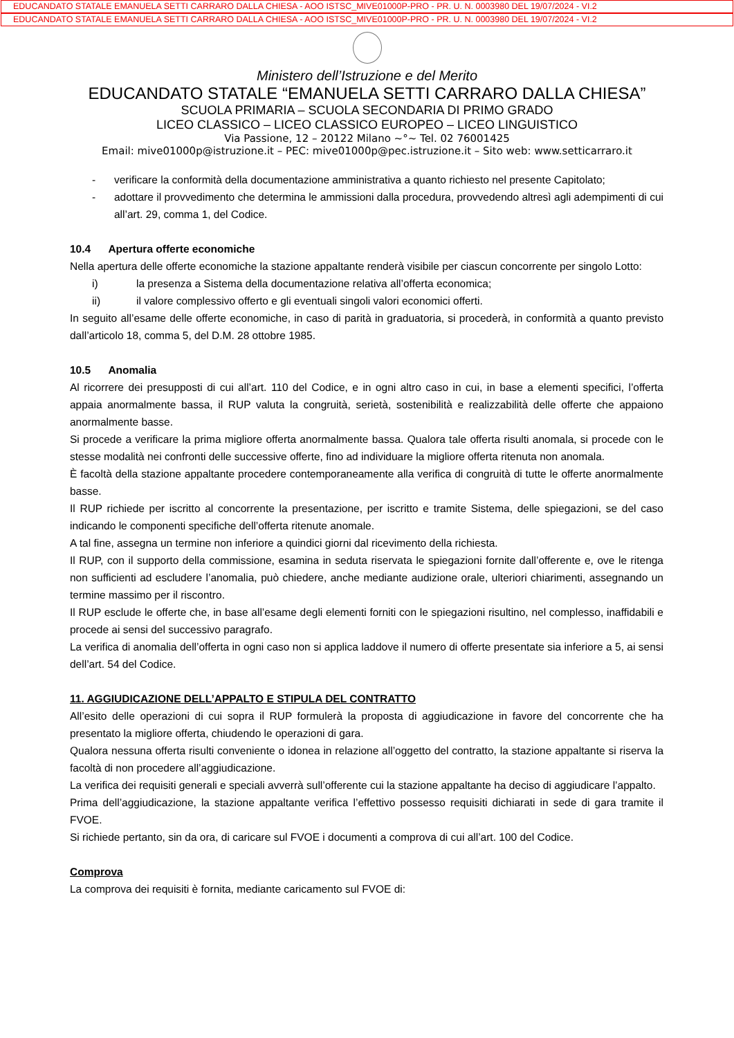EDUCANDATO STATALE EMANUELA SETTI CARRARO DALLA CHIESA - AOO ISTSC_MIVE01000P-PRO - PR. U. N. 0003980 DEL 19/07/2024 - VI.2
EDUCANDATO STATALE EMANUELA SETTI CARRARO DALLA CHIESA - AOO ISTSC_MIVE01000P-PRO - PR. U. N. 0003980 DEL 19/07/2024 - VI.2
Ministero dell’Istruzione e del Merito
EDUCANDATO STATALE “EMANUELA SETTI CARRARO DALLA CHIESA”
SCUOLA PRIMARIA – SCUOLA SECONDARIA DI PRIMO GRADO
LICEO CLASSICO – LICEO CLASSICO EUROPEO – LICEO LINGUISTICO
Via Passione, 12 – 20122 Milano ~°~ Tel. 02 76001425
Email: mive01000p@istruzione.it – PEC: mive01000p@pec.istruzione.it – Sito web: www.setticarraro.it
- verificare la conformità della documentazione amministrativa a quanto richiesto nel presente Capitolato;
- adottare il provvedimento che determina le ammissioni dalla procedura, provvedendo altresì agli adempimenti di cui all’art. 29, comma 1, del Codice.
10.4 Apertura offerte economiche
Nella apertura delle offerte economiche la stazione appaltante renderà visibile per ciascun concorrente per singolo Lotto:
i) la presenza a Sistema della documentazione relativa all’offerta economica;
ii) il valore complessivo offerto e gli eventuali singoli valori economici offerti.
In seguito all’esame delle offerte economiche, in caso di parità in graduatoria, si procederà, in conformità a quanto previsto dall’articolo 18, comma 5, del D.M. 28 ottobre 1985.
10.5 Anomalia
Al ricorrere dei presupposti di cui all’art. 110 del Codice, e in ogni altro caso in cui, in base a elementi specifici, l’offerta appaia anormalmente bassa, il RUP valuta la congruità, serietà, sostenibilità e realizzabilità delle offerte che appaiono anormalmente basse.
Si procede a verificare la prima migliore offerta anormalmente bassa. Qualora tale offerta risulti anomala, si procede con le stesse modalità nei confronti delle successive offerte, fino ad individuare la migliore offerta ritenuta non anomala.
È facoltà della stazione appaltante procedere contemporaneamente alla verifica di congruità di tutte le offerte anormalmente basse.
Il RUP richiede per iscritto al concorrente la presentazione, per iscritto e tramite Sistema, delle spiegazioni, se del caso indicando le componenti specifiche dell’offerta ritenute anomale.
A tal fine, assegna un termine non inferiore a quindici giorni dal ricevimento della richiesta.
Il RUP, con il supporto della commissione, esamina in seduta riservata le spiegazioni fornite dall’offerente e, ove le ritenga non sufficienti ad escludere l’anomalia, può chiedere, anche mediante audizione orale, ulteriori chiarimenti, assegnando un termine massimo per il riscontro.
Il RUP esclude le offerte che, in base all’esame degli elementi forniti con le spiegazioni risultino, nel complesso, inaffidabili e procede ai sensi del successivo paragrafo.
La verifica di anomalia dell’offerta in ogni caso non si applica laddove il numero di offerte presentate sia inferiore a 5, ai sensi dell’art. 54 del Codice.
11. AGGIUDICAZIONE DELL’APPALTO E STIPULA DEL CONTRATTO
All’esito delle operazioni di cui sopra il RUP formulerà la proposta di aggiudicazione in favore del concorrente che ha presentato la migliore offerta, chiudendo le operazioni di gara.
Qualora nessuna offerta risulti conveniente o idonea in relazione all’oggetto del contratto, la stazione appaltante si riserva la facoltà di non procedere all’aggiudicazione.
La verifica dei requisiti generali e speciali avverrà sull’offerente cui la stazione appaltante ha deciso di aggiudicare l’appalto.
Prima dell’aggiudicazione, la stazione appaltante verifica l’effettivo possesso requisiti dichiarati in sede di gara tramite il FVOE.
Si richiede pertanto, sin da ora, di caricare sul FVOE i documenti a comprova di cui all’art. 100 del Codice.
Comprova
La comprova dei requisiti è fornita, mediante caricamento sul FVOE di: